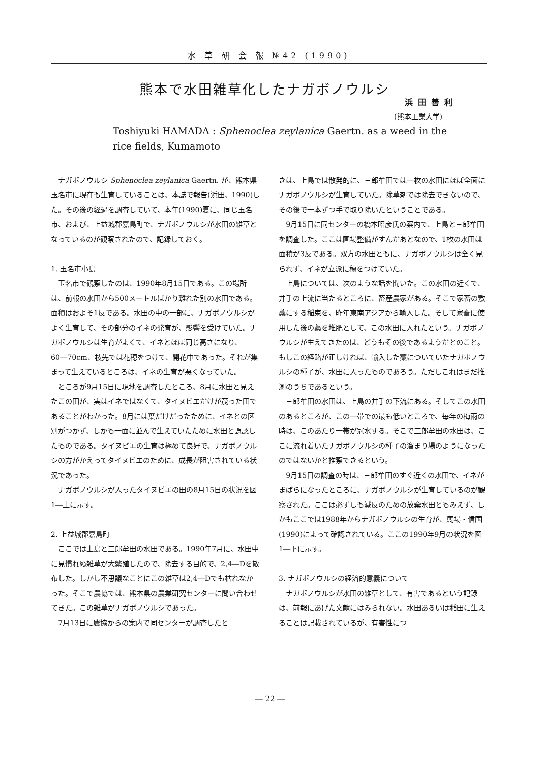水 草 研 会 報 №42 (1990)
熊本で水田雑草化したナガボノウルシ
浜田善利
(熊本工業大学)
Toshiyuki HAMADA : Sphenoclea zeylanica Gaertn. as a weed in the rice fields, Kumamoto
ナガボノウルシ Sphenoclea zeylanica Gaertn. が、熊本県玉名市に現在も生育していることは、本誌で報告(浜田、1990)した。その後の経過を調査していて、本年(1990)夏に、同じ玉名市、および、上益城郡嘉島町で、ナガボノウルシが水田の雑草となっているのが観察されたので、記録しておく。
1. 玉名市小島
玉名市で観察したのは、1990年8月15日である。この場所は、前報の水田から500メートルばかり離れた別の水田である。面積はおよそ1反である。水田の中の一部に、ナガボノウルシがよく生育して、その部分のイネの発育が、影響を受けていた。ナガボノウルシは生育がよくて、イネとほぼ同じ高さになり、60―70cm、枝先では花穂をつけて、開花中であった。それが集まって生えているところは、イネの生育が悪くなっていた。
ところが9月15日に現地を調査したところ、8月に水田と見えたこの田が、実はイネではなくて、タイヌビエだけが茂った田であることがわかった。8月には葉だけだったために、イネとの区別がつかず、しかも一面に並んで生えていたために水田と誤認したものである。タイヌビエの生育は極めて良好で、ナガボノウルシの方がかえってタイヌビエのために、成長が阻害されている状況であった。
ナガボノウルシが入ったタイヌビエの田の8月15日の状況を図1―上に示す。
2. 上益城郡嘉島町
ここでは上島と三郎牟田の水田である。1990年7月に、水田中に見慣れぬ雑草が大繁殖したので、除去する目的で、2,4―Dを散布した。しかし不思議なことにこの雑草は2,4―Dでも枯れなかった。そこで農協では、熊本県の農業研究センターに問い合わせてきた。この雑草がナガボノウルシであった。
7月13日に農協からの案内で同センターが調査したと
きは、上島では散発的に、三郎牟田では一枚の水田にほぼ全面にナガボノウルシが生育していた。除草剤では除去できないので、その後で一本ずつ手で取り除いたということである。
9月15日に同センターの橋本昭彦氏の案内で、上島と三郎牟田を調査した。ここは圃場整備がすんだあとなので、1枚の水田は面積が3反である。双方の水田ともに、ナガボノウルシは全く見られず、イネが立派に穂をつけていた。
上島については、次のような話を聞いた。この水田の近くで、井手の上流に当たるところに、畜産農家がある。そこで家畜の敷藁にする稲束を、昨年東南アジアから輸入した。そして家畜に使用した後の藁を堆肥として、この水田に入れたという。ナガボノウルシが生えてきたのは、どうもその後であるようだとのこと。もしこの経路が正しければ、輸入した藁についていたナガボノウルシの種子が、水田に入ったものであろう。ただしこれはまだ推測のうちであるという。
三郎牟田の水田は、上島の井手の下流にある。そしてこの水田のあるところが、この一帯での最も低いところで、毎年の梅雨の時は、このあたり一帯が冠水する。そこで三郎牟田の水田は、ここに流れ着いたナガボノウルシの種子の溜まり場のようになったのではないかと推察できるという。
9月15日の調査の時は、三郎牟田のすぐ近くの水田で、イネがまばらになったところに、ナガボノウルシが生育しているのが観察された。ここは必ずしも減反のための放棄水田ともみえず、しかもここでは1988年からナガボノウルシの生育が、馬場・信国(1990)によって確認されている。ここの1990年9月の状況を図1―下に示す。
3. ナガボノウルシの経済的意義について
ナガボノウルシが水田の雑草として、有害であるという記録は、前報にあげた文献にはみられない。水田あるいは稲田に生えることは記載されているが、有害性につ
― 22 ―